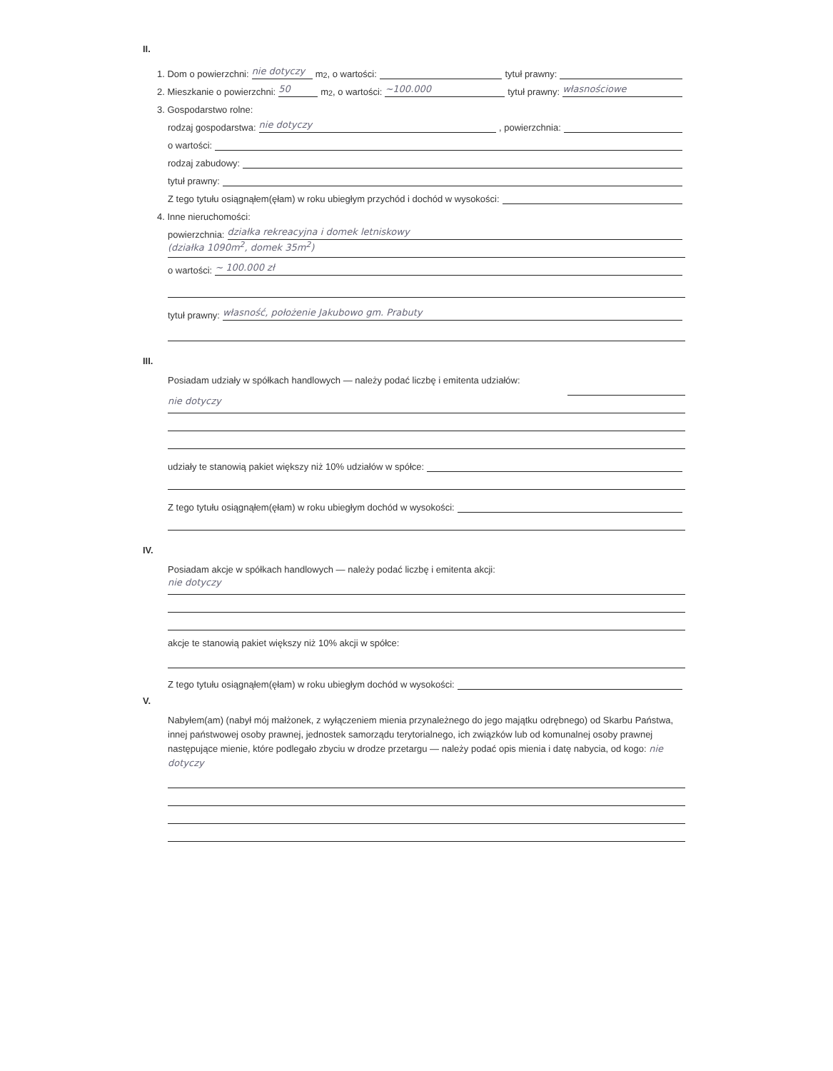II.
1. Dom o powierzchni: nie dotyczy m<sup>2</sup>, o wartości: tytuł prawny:
2. Mieszkanie o powierzchni: 50 m<sup>2</sup>, o wartości: ~100.000 tytuł prawny: własnościowe
3. Gospodarstwo rolne:
rodzaj gospodarstwa: nie dotyczy, powierzchnia:
o wartości:
rodzaj zabudowy:
tytuł prawny:
Z tego tytułu osiągnąłem(ęłam) w roku ubiegłym przychód i dochód w wysokości:
4. Inne nieruchomości:
powierzchnia: działka rekreacyjna i domek letniskowy
(działka 1090m<sup>2</sup>, domek 35m<sup>2</sup>)
o wartości: ~ 100.000 zł
tytuł prawny: własność, położenie Jakubowo gm. Prabuty
III.
Posiadam udziały w spółkach handlowych — należy podać liczbę i emitenta udziałów:
nie dotyczy
udziały te stanowią pakiet większy niż 10% udziałów w spółce:
Z tego tytułu osiągnąłem(ęłam) w roku ubiegłym dochód w wysokości:
IV.
Posiadam akcje w spółkach handlowych — należy podać liczbę i emitenta akcji:
nie dotyczy
akcje te stanowią pakiet większy niż 10% akcji w spółce:
Z tego tytułu osiągnąłem(ęłam) w roku ubiegłym dochód w wysokości:
V.
Nabyłem(am) (nabył mój małżonek, z wyłączeniem mienia przynależnego do jego majątku odrębnego) od Skarbu Państwa, innej państwowej osoby prawnej, jednostek samorządu terytorialnego, ich związków lub od komunalnej osoby prawnej następujące mienie, które podlegało zbyciu w drodze przetargu — należy podać opis mienia i datę nabycia, od kogo: nie dotyczy